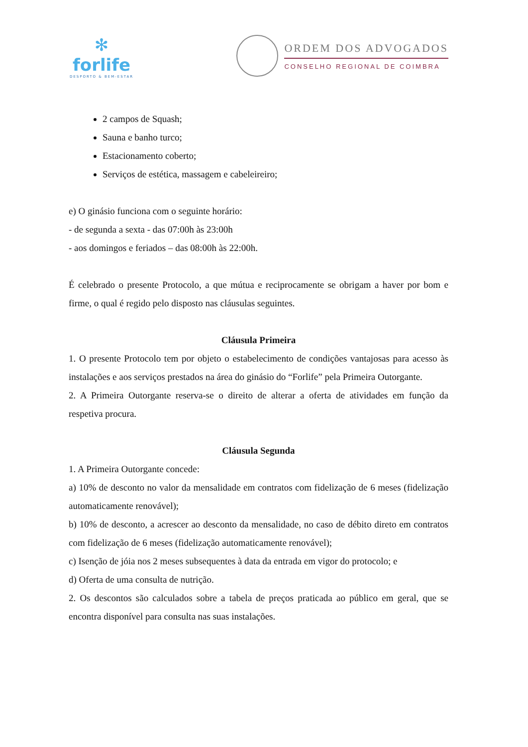✻
forlife
DESPORTO & BEM-ESTAR
ORDEM DOS ADVOGADOS
CONSELHO REGIONAL DE COIMBRA
2 campos de Squash;
Sauna e banho turco;
Estacionamento coberto;
Serviços de estética, massagem e cabeleireiro;
e) O ginásio funciona com o seguinte horário:
- de segunda a sexta - das 07:00h às 23:00h
- aos domingos e feriados – das 08:00h às 22:00h.
É celebrado o presente Protocolo, a que mútua e reciprocamente se obrigam a haver por bom e firme, o qual é regido pelo disposto nas cláusulas seguintes.
Cláusula Primeira
1. O presente Protocolo tem por objeto o estabelecimento de condições vantajosas para acesso às instalações e aos serviços prestados na área do ginásio do “Forlife” pela Primeira Outorgante.
2. A Primeira Outorgante reserva-se o direito de alterar a oferta de atividades em função da respetiva procura.
Cláusula Segunda
1. A Primeira Outorgante concede:
a) 10% de desconto no valor da mensalidade em contratos com fidelização de 6 meses (fidelização automaticamente renovável);
b) 10% de desconto, a acrescer ao desconto da mensalidade, no caso de débito direto em contratos com fidelização de 6 meses (fidelização automaticamente renovável);
c) Isenção de jóia nos 2 meses subsequentes à data da entrada em vigor do protocolo; e
d) Oferta de uma consulta de nutrição.
2. Os descontos são calculados sobre a tabela de preços praticada ao público em geral, que se encontra disponível para consulta nas suas instalações.